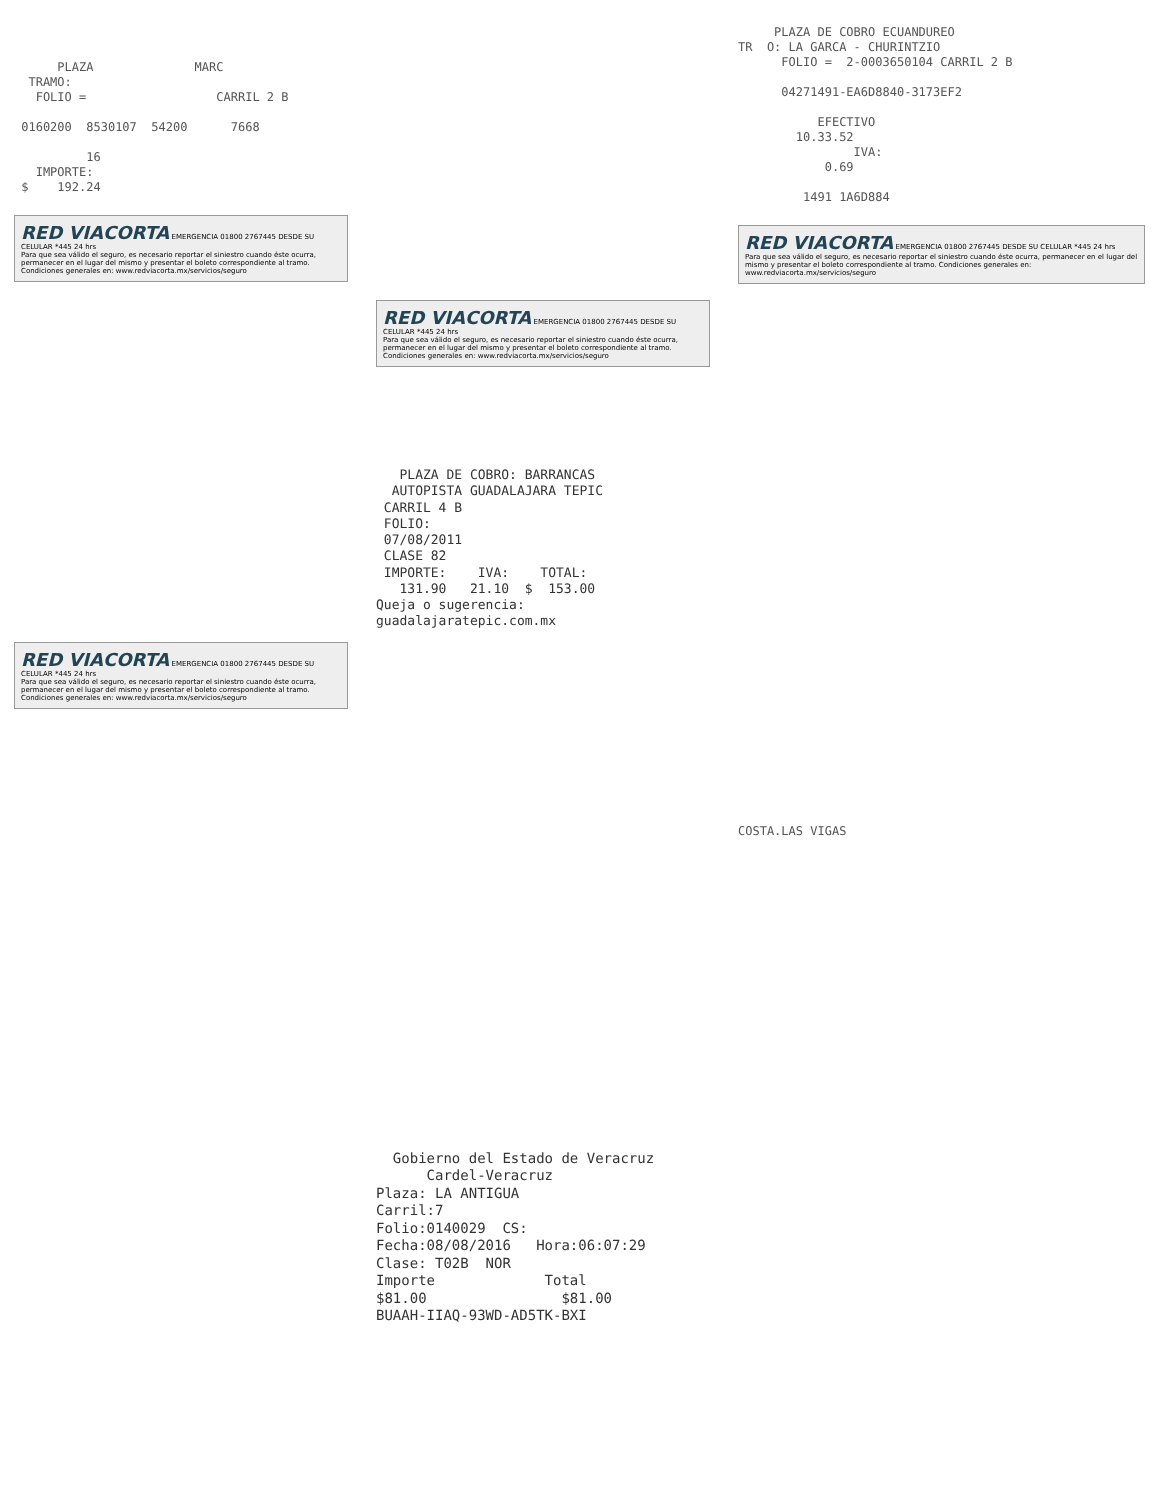PLAZA MARC TRAMO: FOLIO = CARRIL 2 B 0160200 8530107 54200 7668 16 IMPORTE: $ 192.24
RED VIACORTA EMERGENCIA 01800 2767445 DESDE SU CELULAR *445 24 hrs
Para que sea válido el seguro, es necesario reportar el siniestro cuando éste ocurra, permanecer en el lugar del mismo y presentar el boleto correspondiente al tramo. Condiciones generales en: www.redviacorta.mx/servicios/seguro
RED VIACORTA EMERGENCIA 01800 2767445 DESDE SU CELULAR *445 24 hrs
Para que sea válido el seguro, es necesario reportar el siniestro cuando éste ocurra, permanecer en el lugar del mismo y presentar el boleto correspondiente al tramo. Condiciones generales en: www.redviacorta.mx/servicios/seguro
RED VIACORTA EMERGENCIA 01800 2767445 DESDE SU CELULAR *445 24 hrs
Para que sea válido el seguro, es necesario reportar el siniestro cuando éste ocurra, permanecer en el lugar del mismo y presentar el boleto correspondiente al tramo. Condiciones generales en: www.redviacorta.mx/servicios/seguro
PLAZA DE COBRO: BARRANCAS AUTOPISTA GUADALAJARA TEPIC CARRIL 4 B FOLIO: 07/08/2011 CLASE 82 IMPORTE: IVA: TOTAL: 131.90 21.10 $ 153.00 Queja o sugerencia: guadalajaratepic.com.mx
Gobierno del Estado de Veracruz Cardel-Veracruz Plaza: LA ANTIGUA Carril:7 Folio:0140029 CS: Fecha:08/08/2016 Hora:06:07:29 Clase: T02B NOR Importe Total $81.00 $81.00 BUAAH-IIAQ-93WD-AD5TK-BXI
PLAZA DE COBRO ECUANDUREO TR O: LA GARCA - CHURINTZIO FOLIO = 2-0003650104 CARRIL 2 B 04271491-EA6D8840-3173EF2 EFECTIVO 10.33.52 IVA: 0.69 1491 1A6D884
RED VIACORTA EMERGENCIA 01800 2767445 DESDE SU CELULAR *445 24 hrs
Para que sea válido el seguro, es necesario reportar el siniestro cuando éste ocurra, permanecer en el lugar del mismo y presentar el boleto correspondiente al tramo. Condiciones generales en: www.redviacorta.mx/servicios/seguro
COSTA.LAS VIGAS